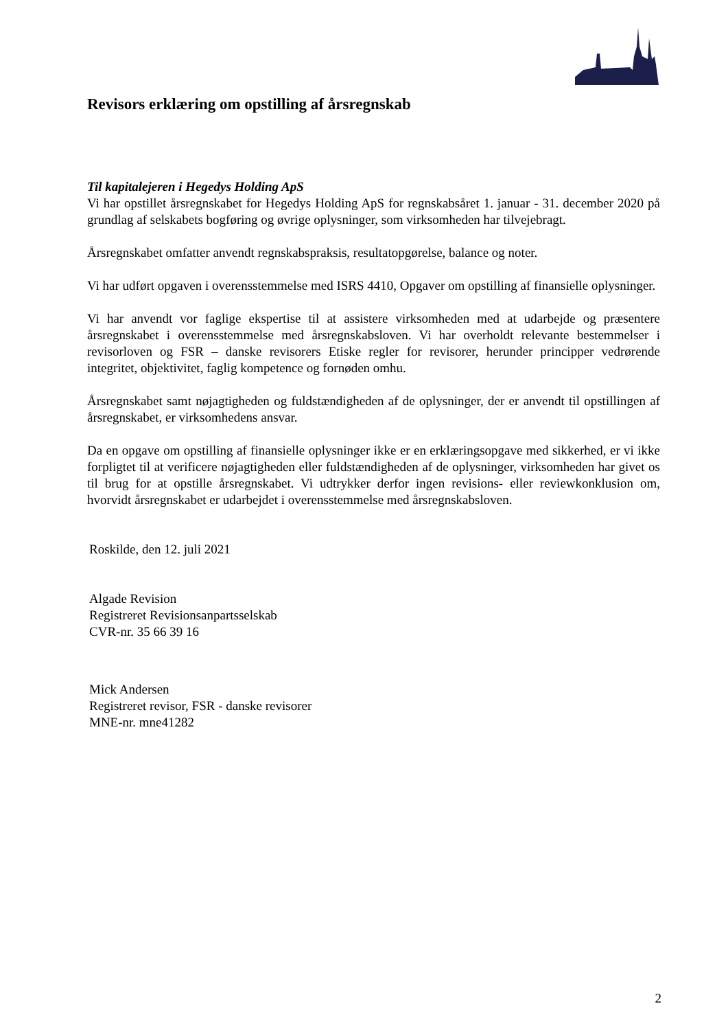Revisors erklæring om opstilling af årsregnskab
Til kapitalejeren i Hegedys Holding ApS
Vi har opstillet årsregnskabet for Hegedys Holding ApS for regnskabsåret 1. januar - 31. december 2020 på grundlag af selskabets bogføring og øvrige oplysninger, som virksomheden har tilvejebragt.
Årsregnskabet omfatter anvendt regnskabspraksis, resultatopgørelse, balance og noter.
Vi har udført opgaven i overensstemmelse med ISRS 4410, Opgaver om opstilling af finansielle oplysninger.
Vi har anvendt vor faglige ekspertise til at assistere virksomheden med at udarbejde og præsentere årsregnskabet i overensstemmelse med årsregnskabsloven. Vi har overholdt relevante bestemmelser i revisorloven og FSR – danske revisorers Etiske regler for revisorer, herunder principper vedrørende integritet, objektivitet, faglig kompetence og fornøden omhu.
Årsregnskabet samt nøjagtigheden og fuldstændigheden af de oplysninger, der er anvendt til opstillingen af årsregnskabet, er virksomhedens ansvar.
Da en opgave om opstilling af finansielle oplysninger ikke er en erklæringsopgave med sikkerhed, er vi ikke forpligtet til at verificere nøjagtigheden eller fuldstændigheden af de oplysninger, virksomheden har givet os til brug for at opstille årsregnskabet. Vi udtrykker derfor ingen revisions- eller reviewkonklusion om, hvorvidt årsregnskabet er udarbejdet i overensstemmelse med årsregnskabsloven.
Roskilde, den 12. juli 2021
Algade Revision
Registreret Revisionsanpartsselskab
CVR-nr. 35 66 39 16
Mick Andersen
Registreret revisor, FSR - danske revisorer
MNE-nr. mne41282
2